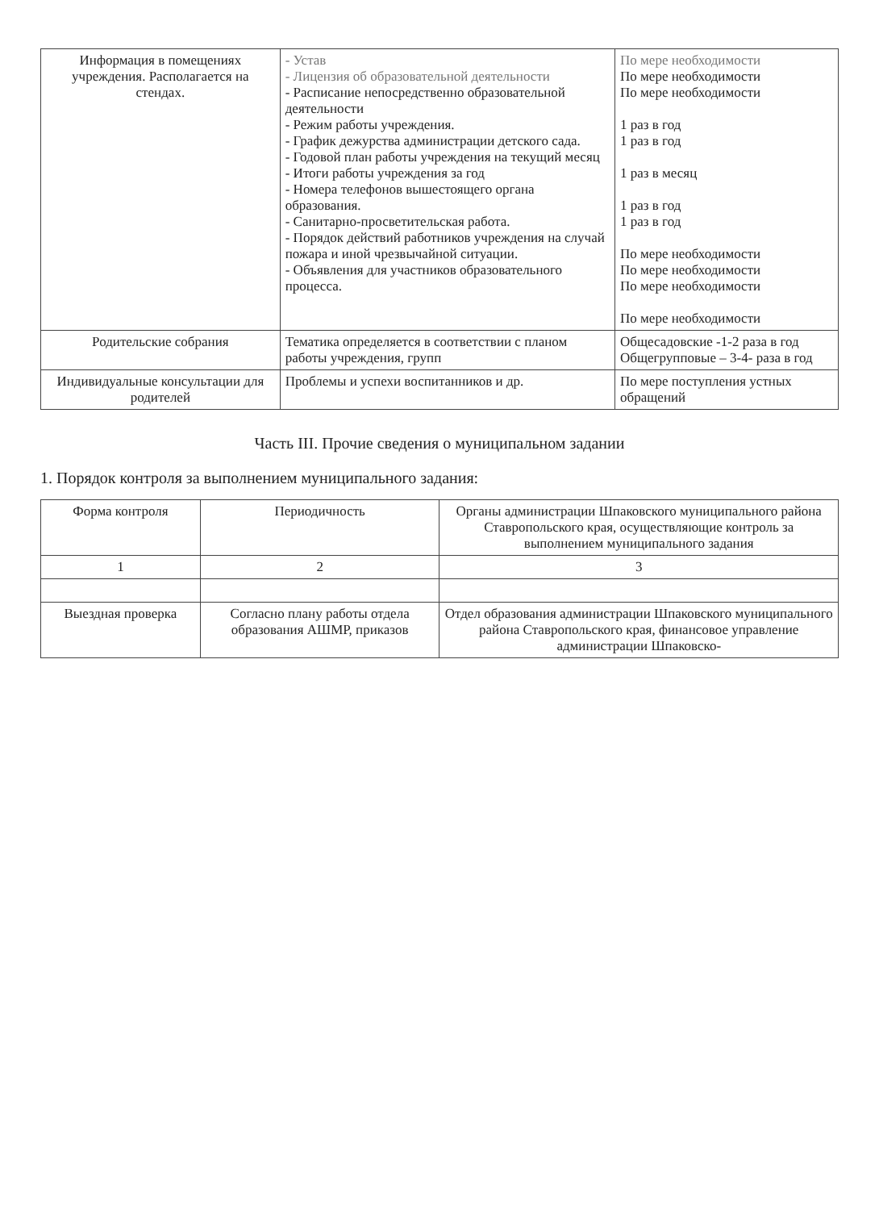| Информация в помещениях учреждения. Располагается на стендах. | - Устав - Лицензия об образовательной деятельности - Расписание непосредственно образовательной деятельности - Режим работы учреждения. - График дежурства администрации детского сада. - Годовой план работы учреждения на текущий месяц - Итоги работы учреждения за год - Номера телефонов вышестоящего органа образования. - Санитарно-просветительская работа. - Порядок действий работников учреждения на случай пожара и иной чрезвычайной ситуации. - Объявления для участников образовательного процесса. | По мере необходимости По мере необходимости По мере необходимости 1 раз в год 1 раз в год 1 раз в месяц 1 раз в год 1 раз в год По мере необходимости По мере необходимости По мере необходимости По мере необходимости |
| Родительские собрания | Тематика определяется в соответствии с планом работы учреждения, групп | Общесадовские -1-2 раза в год Общегрупповые – 3-4- раза в год |
| Индивидуальные консультации для родителей | Проблемы и успехи воспитанников и др. | По мере поступления устных обращений |
Часть III. Прочие сведения о муниципальном задании
1. Порядок контроля за выполнением муниципального задания:
| Форма контроля | Периодичность | Органы администрации Шпаковского муниципального района Ставропольского края, осуществляющие контроль за выполнением муниципального задания |
| --- | --- | --- |
| 1 | 2 | 3 |
| Выездная проверка | Согласно плану работы отдела образования АШМР, приказов | Отдел образования администрации Шпаковского муниципального района Ставропольского края, финансовое управление администрации Шпаковско- |